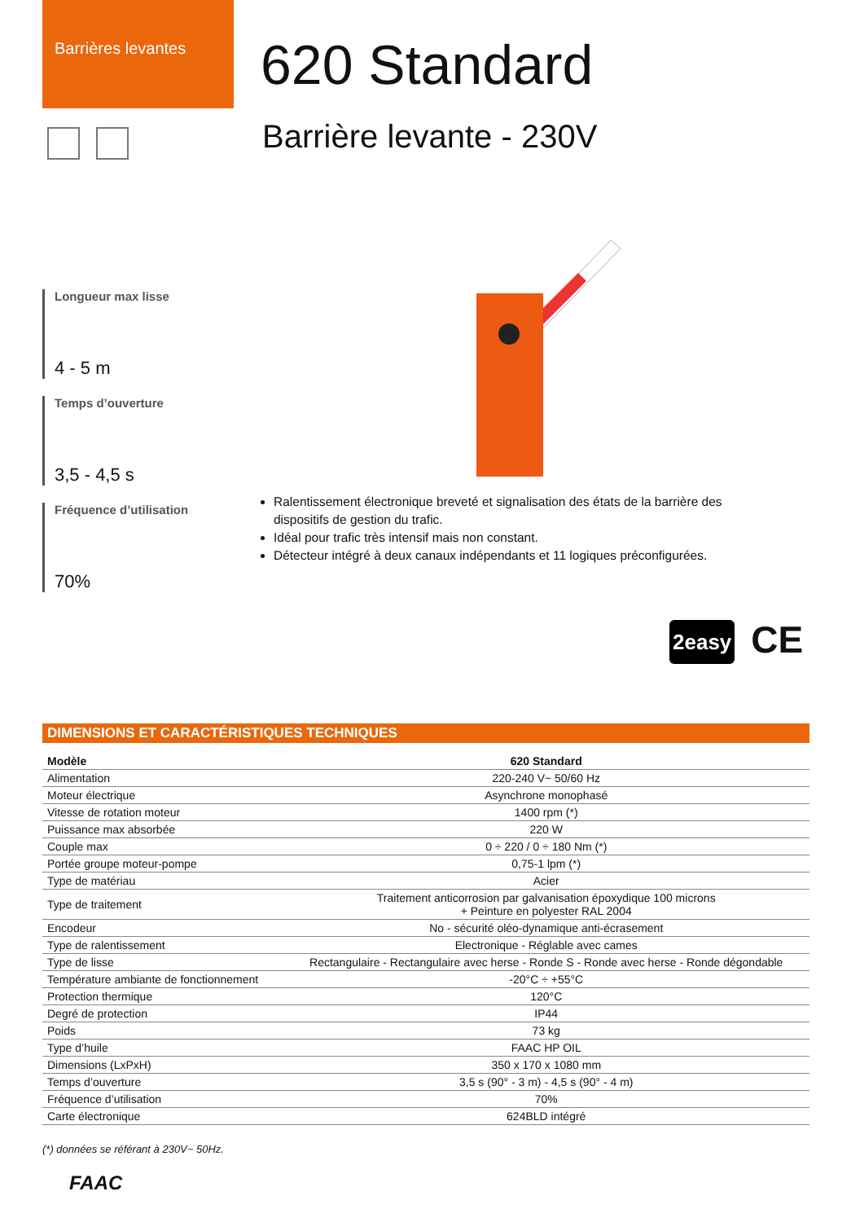Barrières levantes
620 Standard
Barrière levante - 230V
Longueur max lisse
4 - 5 m
Temps d’ouverture
3,5 - 4,5 s
Fréquence d’utilisation
70%
Ralentissement électronique breveté et signalisation des états de la barrière des dispositifs de gestion du trafic.
Idéal pour trafic très intensif mais non constant.
Détecteur intégré à deux canaux indépendants et 11 logiques préconfigurées.
2easy CE
DIMENSIONS ET CARACTÉRISTIQUES TECHNIQUES
| Modèle | 620 Standard |
| --- | --- |
| Alimentation | 220-240 V~ 50/60 Hz |
| Moteur électrique | Asynchrone monophasé |
| Vitesse de rotation moteur | 1400 rpm (*) |
| Puissance max absorbée | 220 W |
| Couple max | 0 ÷ 220 / 0 ÷ 180 Nm (*) |
| Portée groupe moteur-pompe | 0,75-1 lpm (*) |
| Type de matériau | Acier |
| Type de traitement | Traitement anticorrosion par galvanisation époxydique 100 microns + Peinture en polyester RAL 2004 |
| Encodeur | No - sécurité oléo-dynamique anti-écrasement |
| Type de ralentissement | Electronique - Réglable avec cames |
| Type de lisse | Rectangulaire - Rectangulaire avec herse - Ronde S - Ronde avec herse - Ronde dégondable |
| Température ambiante de fonctionnement | -20°C ÷ +55°C |
| Protection thermique | 120°C |
| Degré de protection | IP44 |
| Poids | 73 kg |
| Type d’huile | FAAC HP OIL |
| Dimensions (LxPxH) | 350 x 170 x 1080 mm |
| Temps d’ouverture | 3,5 s (90° - 3 m) - 4,5 s (90° - 4 m) |
| Fréquence d’utilisation | 70% |
| Carte électronique | 624BLD intégré |
(*) données se référant à 230V~ 50Hz.
FAAC